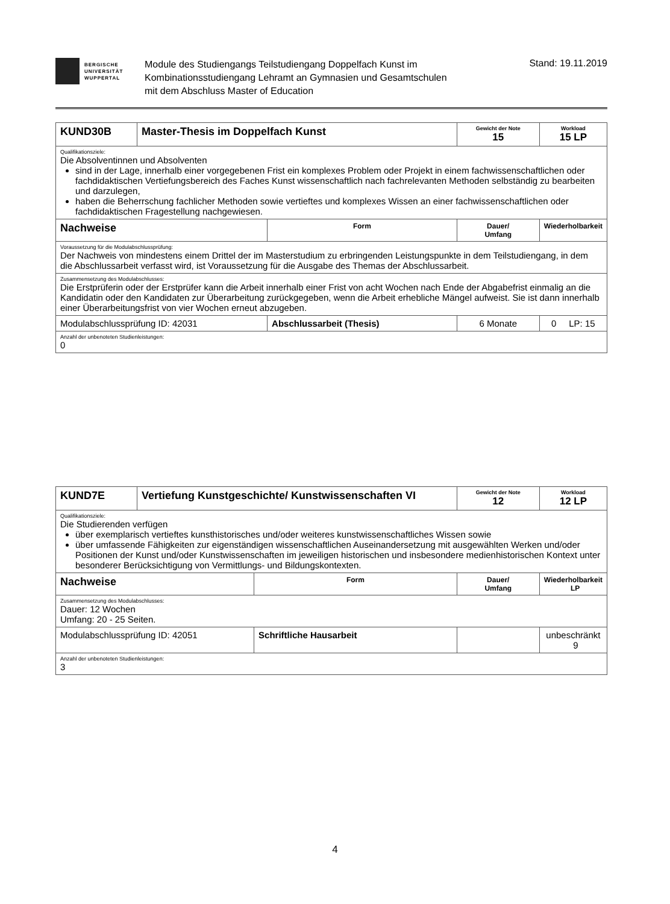BERGISCHE
UNIVERSITÄT
WUPPERTAL
Module des Studiengangs Teilstudiengang Doppelfach Kunst im
Kombinationsstudiengang Lehramt an Gymnasien und Gesamtschulen
mit dem Abschluss Master of Education
Stand: 19.11.2019
| KUND30B | Master-Thesis im Doppelfach Kunst | | Gewicht der Note 15 | Workload 15 LP |
| Qualifikationsziele: Die Absolventinnen und Absolventen sind in der Lage, innerhalb einer vorgegebenen Frist ein komplexes Problem oder Projekt in einem fachwissenschaftlichen oder fachdidaktischen Vertiefungsbereich des Faches Kunst wissenschaftlich nach fachrelevanten Methoden selbständig zu bearbeiten und darzulegen, haben die Beherrschung fachlicher Methoden sowie vertieftes und komplexes Wissen an einer fachwissenschaftlichen oder fachdidaktischen Fragestellung nachgewiesen. | | | | |
| Nachweise | | Form | Dauer/ Umfang | Wiederholbarkeit |
| Voraussetzung für die Modulabschlussprüfung: Der Nachweis von mindestens einem Drittel der im Masterstudium zu erbringenden Leistungspunkte in dem Teilstudiengang, in dem die Abschlussarbeit verfasst wird, ist Voraussetzung für die Ausgabe des Themas der Abschlussarbeit. | | | | |
| Zusammensetzung des Modulabschlusses: Die Erstprüferin oder der Erstprüfer kann die Arbeit innerhalb einer Frist von acht Wochen nach Ende der Abgabefrist einmalig an die Kandidatin oder den Kandidaten zur Überarbeitung zurückgegeben, wenn die Arbeit erhebliche Mängel aufweist. Sie ist dann innerhalb einer Überarbeitungsfrist von vier Wochen erneut abzugeben. | | | | |
| Modulabschlussprüfung ID: 42031 | | Abschlussarbeit (Thesis) | 6 Monate | 0 LP: 15 |
| Anzahl der unbenoteten Studienleistungen: 0 | | | | |
| KUND7E | Vertiefung Kunstgeschichte/ Kunstwissenschaften VI | | Gewicht der Note 12 | Workload 12 LP |
| Qualifikationsziele: Die Studierenden verfügen über exemplarisch vertieftes kunsthistorisches und/oder weiteres kunstwissenschaftliches Wissen sowie über umfassende Fähigkeiten zur eigenständigen wissenschaftlichen Auseinandersetzung mit ausgewählten Werken und/oder Positionen der Kunst und/oder Kunstwissenschaften im jeweiligen historischen und insbesondere medienhistorischen Kontext unter besonderer Berücksichtigung von Vermittlungs- und Bildungskontexten. | | | | |
| Nachweise | | Form | Dauer/ Umfang | Wiederholbarkeit LP |
| Zusammensetzung des Modulabschlusses: Dauer: 12 Wochen Umfang: 20 - 25 Seiten. | | | | |
| Modulabschlussprüfung ID: 42051 | | Schriftliche Hausarbeit | | unbeschränkt 9 |
| Anzahl der unbenoteten Studienleistungen: 3 | | | | |
4